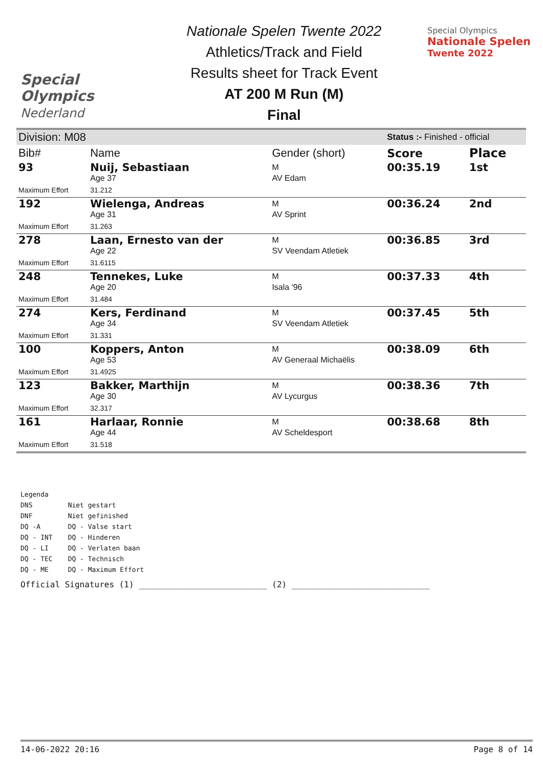Special
Olympics
Nederland
Nationale Spelen Twente 2022
Athletics/Track and Field
Results sheet for Track Event
AT 200 M Run (M)
Final
Special Olympics
Nationale Spelen
Twente 2022
| Division: M08 | | | Status :- Finished - official | |
| Bib# | Name | Gender (short) | Score | Place |
| 93 | Nuij, Sebastiaan | M | 00:35.19 | 1st |
| | Age 37 | AV Edam | | |
| Maximum Effort | 31.212 | | | |
| 192 | Wielenga, Andreas | M | 00:36.24 | 2nd |
| | Age 31 | AV Sprint | | |
| Maximum Effort | 31.263 | | | |
| 278 | Laan, Ernesto van der | M | 00:36.85 | 3rd |
| | Age 22 | SV Veendam Atletiek | | |
| Maximum Effort | 31.6115 | | | |
| 248 | Tennekes, Luke | M | 00:37.33 | 4th |
| | Age 20 | Isala '96 | | |
| Maximum Effort | 31.484 | | | |
| 274 | Kers, Ferdinand | M | 00:37.45 | 5th |
| | Age 34 | SV Veendam Atletiek | | |
| Maximum Effort | 31.331 | | | |
| 100 | Koppers, Anton | M | 00:38.09 | 6th |
| | Age 53 | AV Generaal Michaëlis | | |
| Maximum Effort | 31.4925 | | | |
| 123 | Bakker, Marthijn | M | 00:38.36 | 7th |
| | Age 30 | AV Lycurgus | | |
| Maximum Effort | 32.317 | | | |
| 161 | Harlaar, Ronnie | M | 00:38.68 | 8th |
| | Age 44 | AV Scheldesport | | |
| Maximum Effort | 31.518 | | | |
Legenda
| DNS | Niet gestart |
| DNF | Niet gefinished |
| DQ -A | DQ - Valse start |
| DQ - INT | DQ - Hinderen |
| DQ - LI | DQ - Verlaten baan |
| DQ - TEC | DQ - Technisch |
| DQ - ME | DQ - Maximum Effort |
Official Signatures (1) __________________________ (2) ____________________________
14-06-2022 20:16 Page 8 of 14